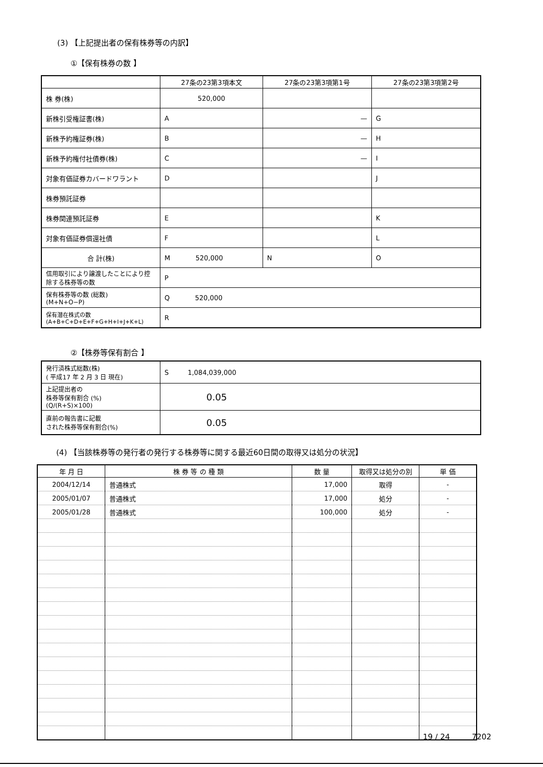(3) 【上記提出者の保有株券等の内訳】
①【保有株券の数 】
| | 27条の23第3項本文 | 27条の23第3項第1号 | 27条の23第3項第2号 |
| --- | --- | --- | --- |
| 株 券(株) | 520,000 | | |
| 新株引受権証書(株) | A | — | G |
| 新株予約権証券(株) | B | — | H |
| 新株予約権付社債券(株) | C | — | I |
| 対象有価証券カバードワラント | D | | J |
| 株券預託証券 | | | |
| 株券関連預託証券 | E | | K |
| 対象有価証券償還社債 | F | | L |
| 合 計(株) | M 520,000 | N | O |
| 信用取引により譲渡したことにより控除する株券等の数 | P | | |
| 保有株券等の数 (総数) (M+N+O−P) | Q 520,000 | | |
| 保有潜在株式の数 (A+B+C+D+E+F+G+H+I+J+K+L) | R | | |
②【株券等保有割合 】
| 発行済株式総数(株) ( 平成17 年 2 月 3 日 現在) | S 1,084,039,000 |
| 上記提出者の 株券等保有割合 (%) (Q/(R+S)×100) | 0.05 |
| 直前の報告書に記載 された株券等保有割合(%) | 0.05 |
(4) 【当該株券等の発行者の発行する株券等に関する最近60日間の取得又は処分の状況】
| 年 月 日 | 株 券 等 の 種 類 | 数 量 | 取得又は処分の別 | 単 価 |
| --- | --- | --- | --- | --- |
| 2004/12/14 | 普通株式 | 17,000 | 取得 | - |
| 2005/01/07 | 普通株式 | 17,000 | 処分 | - |
| 2005/01/28 | 普通株式 | 100,000 | 処分 | - |
19 / 24 7202